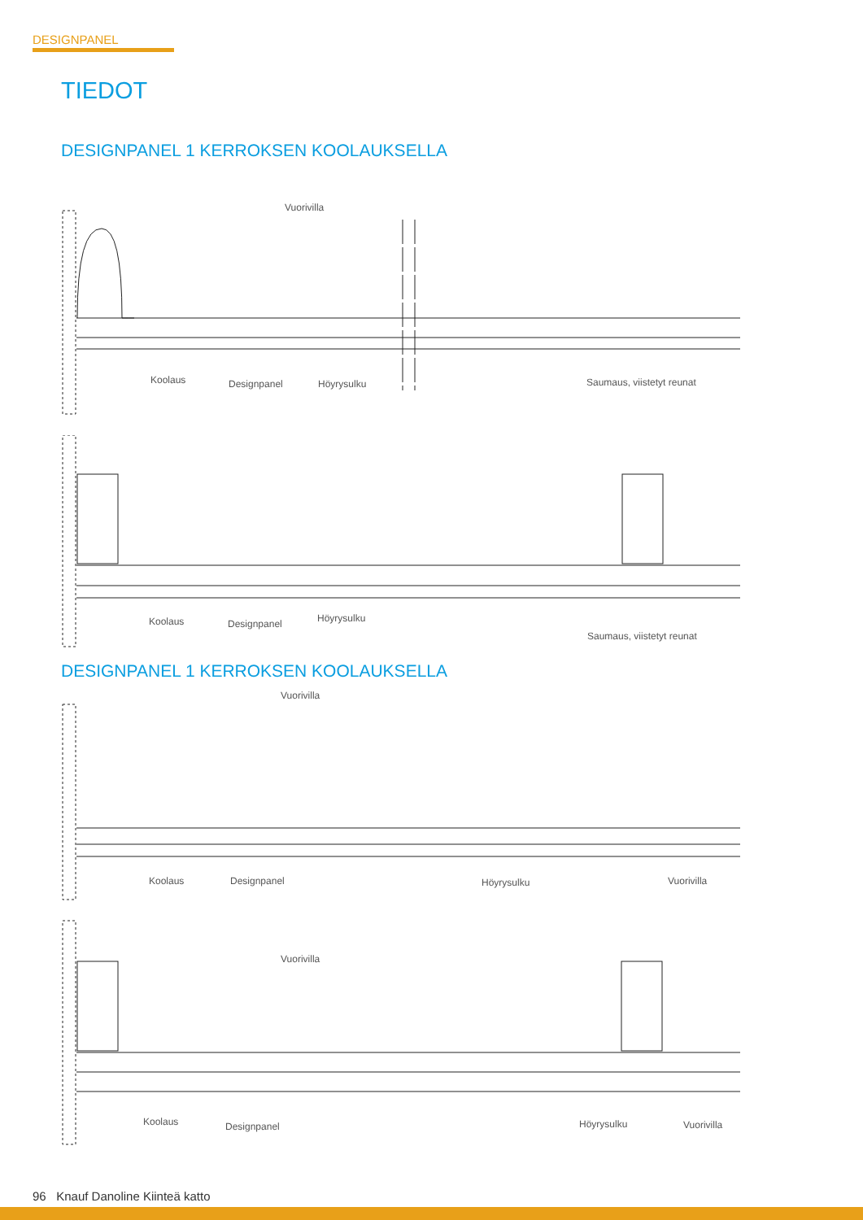DESIGNPANEL
TIEDOT
DESIGNPANEL 1 KERROKSEN KOOLAUKSELLA
Vuorivilla
Koolaus Designpanel Höyrysulku Saumaus, viistetyt reunat
Koolaus Designpanel Höyrysulku
Saumaus, viistetyt reunat
DESIGNPANEL 1 KERROKSEN KOOLAUKSELLA
Vuorivilla
Koolaus Designpanel Höyrysulku Vuorivilla
Vuorivilla
Koolaus Designpanel Höyrysulku Vuorivilla
96 Knauf Danoline Kiinteä katto